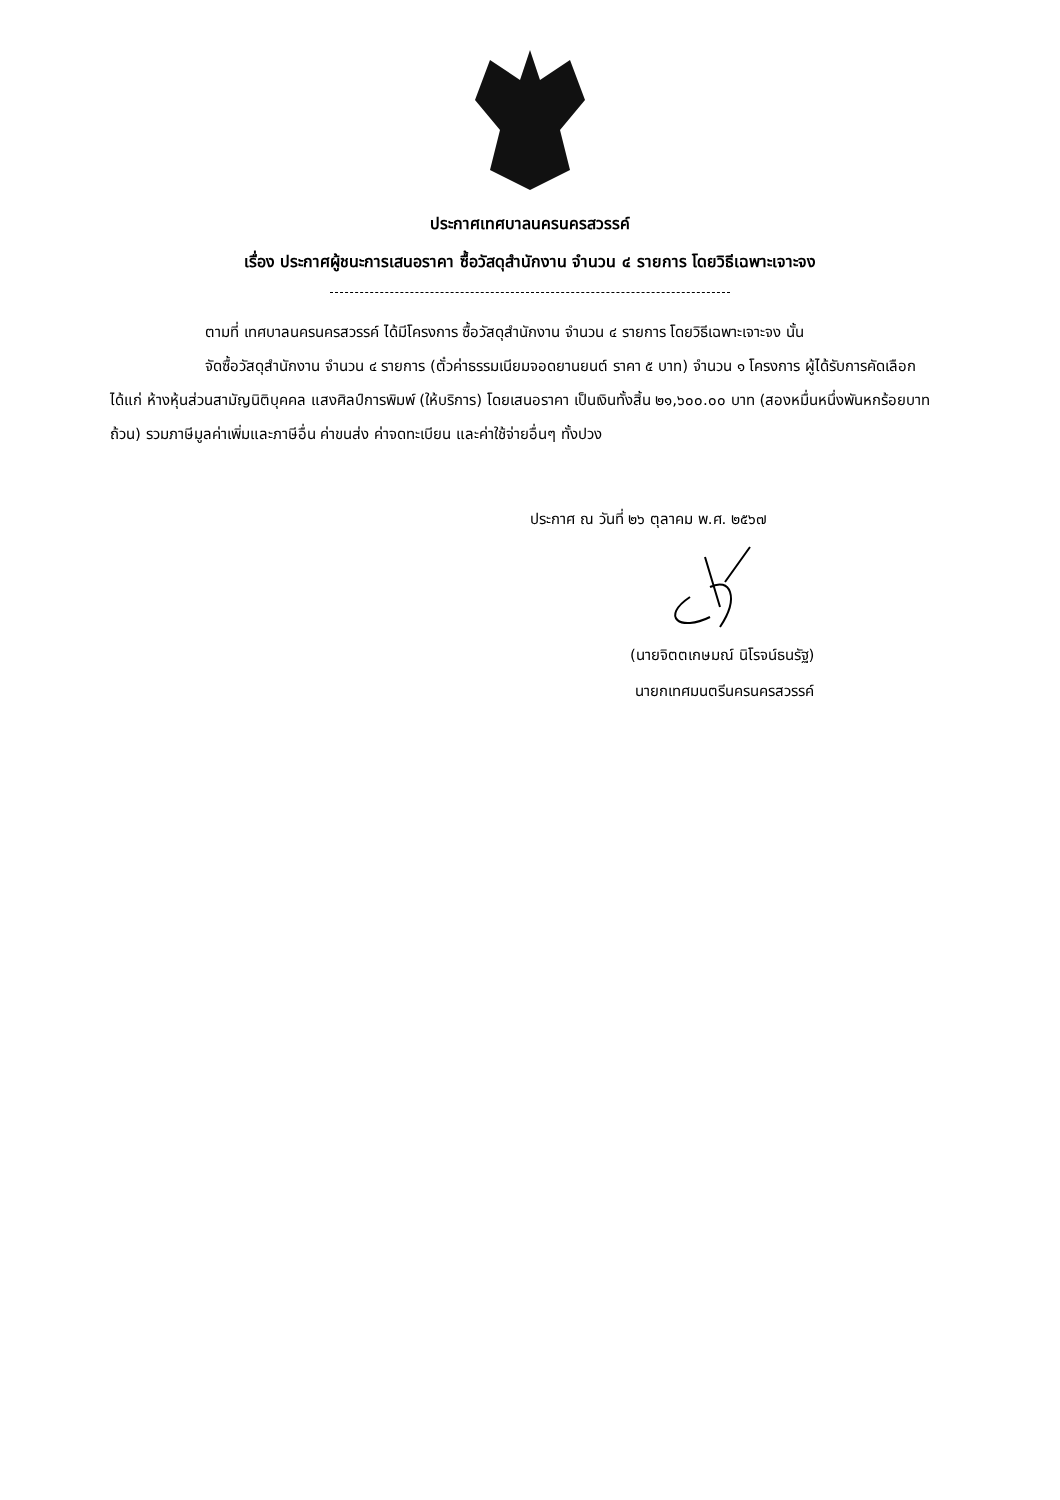ประกาศเทศบาลนครนครสวรรค์
เรื่อง ประกาศผู้ชนะการเสนอราคา ซื้อวัสดุสำนักงาน จำนวน ๔ รายการ โดยวิธีเฉพาะเจาะจง
ตามที่ เทศบาลนครนครสวรรค์ ได้มีโครงการ ซื้อวัสดุสำนักงาน จำนวน ๔ รายการ โดยวิธีเฉพาะเจาะจง นั้น
จัดซื้อวัสดุสำนักงาน จำนวน ๔ รายการ (ตั๋วค่าธรรมเนียมจอดยานยนต์ ราคา ๕ บาท) จำนวน ๑ โครงการ ผู้ได้รับการคัดเลือก ได้แก่ ห้างหุ้นส่วนสามัญนิติบุคคล แสงศิลป์การพิมพ์ (ให้บริการ) โดยเสนอราคา เป็นเงินทั้งสิ้น ๒๑,๖๐๐.๐๐ บาท (สองหมื่นหนึ่งพันหกร้อยบาทถ้วน) รวมภาษีมูลค่าเพิ่มและภาษีอื่น ค่าขนส่ง ค่าจดทะเบียน และค่าใช้จ่ายอื่นๆ ทั้งปวง
ประกาศ ณ วันที่ ๒๖ ตุลาคม พ.ศ. ๒๕๖๗
(นายจิตตเกษมณ์ นิโรจน์ธนรัฐ)
นายกเทศมนตรีนครนครสวรรค์